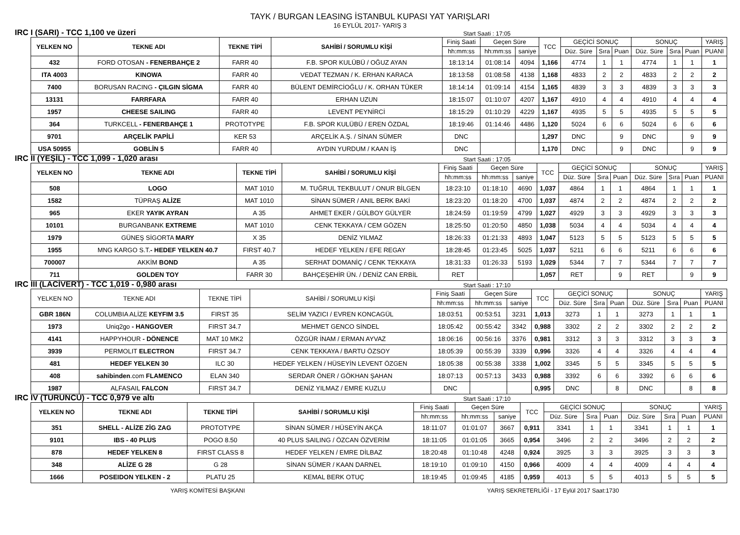TAYK / BURGAN LEASING İSTANBUL KUPASI YAT YARIŞLARI
16 EYLÜL 2017- YARIŞ 3
IRC I (SARI) - TCC 1,100 ve üzeri Start Saati : 17:05
| YELKEN NO | TEKNE ADI | TEKNE TİPİ | SAHİBİ / SORUMLU KİŞİ | Finiş Saati | Geçen Süre | | TCC | GEÇİCİ SONUÇ | | | SONUÇ | | | YARIŞ |
| --- | --- | --- | --- | --- | --- | --- | --- | --- | --- | --- | --- | --- | --- | --- |
| | | | | hh:mm:ss | hh:mm:ss | saniye | | Düz. Süre | Sıra | Puan | Düz. Süre | Sıra | Puan | PUANI |
| 432 | FORD OTOSAN - FENERBAHÇE 2 | FARR 40 | F.B. SPOR KULÜBÜ / OĞUZ AYAN | 18:13:14 | 01:08:14 | 4094 | 1,166 | 4774 | 1 | 1 | 4774 | 1 | 1 | 1 |
| ITA 4003 | KINOWA | FARR 40 | VEDAT TEZMAN / K. ERHAN KARACA | 18:13:58 | 01:08:58 | 4138 | 1,168 | 4833 | 2 | 2 | 4833 | 2 | 2 | 2 |
| 7400 | BORUSAN RACING - ÇILGIN SİGMA | FARR 40 | BÜLENT DEMİRCİOĞLU / K. ORHAN TÜKER | 18:14:14 | 01:09:14 | 4154 | 1,165 | 4839 | 3 | 3 | 4839 | 3 | 3 | 3 |
| 13131 | FARRFARA | FARR 40 | ERHAN UZUN | 18:15:07 | 01:10:07 | 4207 | 1,167 | 4910 | 4 | 4 | 4910 | 4 | 4 | 4 |
| 1957 | CHEESE SAILING | FARR 40 | LEVENT PEYNİRCİ | 18:15:29 | 01:10:29 | 4229 | 1,167 | 4935 | 5 | 5 | 4935 | 5 | 5 | 5 |
| 364 | TURKCELL - FENERBAHÇE 1 | PROTOTYPE | F.B. SPOR KULÜBÜ / EREN ÖZDAL | 18:19:46 | 01:14:46 | 4486 | 1,120 | 5024 | 6 | 6 | 5024 | 6 | 6 | 6 |
| 9701 | ARÇELİK PAPİLİ | KER 53 | ARÇELİK A.Ş. / SİNAN SÜMER | DNC | | | 1,297 | DNC | | 9 | DNC | | 9 | 9 |
| USA 50955 | GOBLİN 5 | FARR 40 | AYDIN YURDUM / KAAN İŞ | DNC | | | 1,170 | DNC | | 9 | DNC | | 9 | 9 |
IRC II (YEŞİL) - TCC 1,099 - 1,020 arası Start Saati : 17:05
| YELKEN NO | TEKNE ADI | TEKNE TİPİ | SAHİBİ / SORUMLU KİŞİ | Finiş Saati | Geçen Süre | | TCC | GEÇİCİ SONUÇ | | | SONUÇ | | | YARIŞ |
| --- | --- | --- | --- | --- | --- | --- | --- | --- | --- | --- | --- | --- | --- | --- |
| | | | | hh:mm:ss | hh:mm:ss | saniye | | Düz. Süre | Sıra | Puan | Düz. Süre | Sıra | Puan | PUANI |
| 508 | LOGO | MAT 1010 | M. TUĞRUL TEKBULUT / ONUR BİLGEN | 18:23:10 | 01:18:10 | 4690 | 1,037 | 4864 | 1 | 1 | 4864 | 1 | 1 | 1 |
| 1582 | TÜPRAŞ ALİZE | MAT 1010 | SİNAN SÜMER / ANIL BERK BAKİ | 18:23:20 | 01:18:20 | 4700 | 1,037 | 4874 | 2 | 2 | 4874 | 2 | 2 | 2 |
| 965 | EKER YAYIK AYRAN | A 35 | AHMET EKER / GÜLBOY GÜLYER | 18:24:59 | 01:19:59 | 4799 | 1,027 | 4929 | 3 | 3 | 4929 | 3 | 3 | 3 |
| 10101 | BURGANBANK EXTREME | MAT 1010 | CENK TEKKAYA / CEM GÖZEN | 18:25:50 | 01:20:50 | 4850 | 1,038 | 5034 | 4 | 4 | 5034 | 4 | 4 | 4 |
| 1979 | GÜNEŞ SİGORTA MARY | X 35 | DENİZ YILMAZ | 18:26:33 | 01:21:33 | 4893 | 1,047 | 5123 | 5 | 5 | 5123 | 5 | 5 | 5 |
| 1955 | MNG KARGO S.T. - HEDEF YELKEN 40.7 | FIRST 40.7 | HEDEF YELKEN / EFE REGAY | 18:28:45 | 01:23:45 | 5025 | 1,037 | 5211 | 6 | 6 | 5211 | 6 | 6 | 6 |
| 700007 | AKKİM BOND | A 35 | SERHAT DOMANİÇ / CENK TEKKAYA | 18:31:33 | 01:26:33 | 5193 | 1,029 | 5344 | 7 | 7 | 5344 | 7 | 7 | 7 |
| 711 | GOLDEN TOY | FARR 30 | BAHÇEŞEHİR ÜN. / DENİZ CAN ERBİL | RET | | | 1,057 | RET | | 9 | RET | | 9 | 9 |
IRC III (LACİVERT) - TCC 1,019 - 0,980 arası Start Saati : 17:10
| YELKEN NO | TEKNE ADI | TEKNE TİPİ | SAHİBİ / SORUMLU KİŞİ | Finiş Saati | Geçen Süre | | TCC | GEÇİCİ SONUÇ | | | SONUÇ | | | YARIŞ |
| --- | --- | --- | --- | --- | --- | --- | --- | --- | --- | --- | --- | --- | --- | --- |
| | | | | hh:mm:ss | hh:mm:ss | saniye | | Düz. Süre | Sıra | Puan | Düz. Süre | Sıra | Puan | PUANI |
| GBR 186N | COLUMBIA ALİZE KEYFIM 3.5 | FIRST 35 | SELİM YAZICI / EVREN KONCAGÜL | 18:03:51 | 00:53:51 | 3231 | 1,013 | 3273 | 1 | 1 | 3273 | 1 | 1 | 1 |
| 1973 | Uniq2go - HANGOVER | FIRST 34.7 | MEHMET GENCO SİNDEL | 18:05:42 | 00:55:42 | 3342 | 0,988 | 3302 | 2 | 2 | 3302 | 2 | 2 | 2 |
| 4141 | HAPPYHOUR - DÖNENCE | MAT 10 MK2 | ÖZGÜR İNAM / ERMAN AYVAZ | 18:06:16 | 00:56:16 | 3376 | 0,981 | 3312 | 3 | 3 | 3312 | 3 | 3 | 3 |
| 3939 | PERMOLIT ELECTRON | FIRST 34.7 | CENK TEKKAYA / BARTU ÖZSOY | 18:05:39 | 00:55:39 | 3339 | 0,996 | 3326 | 4 | 4 | 3326 | 4 | 4 | 4 |
| 481 | HEDEF YELKEN 30 | ILC 30 | HEDEF YELKEN / HÜSEYİN LEVENT ÖZGEN | 18:05:38 | 00:55:38 | 3338 | 1,002 | 3345 | 5 | 5 | 3345 | 5 | 5 | 5 |
| 408 | sahibinden .com FLAMENCO | ELAN 340 | SERDAR ÖNER / GÖKHAN ŞAHAN | 18:07:13 | 00:57:13 | 3433 | 0,988 | 3392 | 6 | 6 | 3392 | 6 | 6 | 6 |
| 1987 | ALFASAIL FALCON | FIRST 34.7 | DENİZ YILMAZ / EMRE KUZLU | DNC | | | 0,995 | DNC | | 8 | DNC | | 8 | 8 |
IRC IV (TURUNCU) - TCC 0,979 ve altı Start Saati : 17:10
| YELKEN NO | TEKNE ADI | TEKNE TİPİ | SAHİBİ / SORUMLU KİŞİ | Finiş Saati | Geçen Süre | | TCC | GEÇİCİ SONUÇ | | | SONUÇ | | | YARIŞ |
| --- | --- | --- | --- | --- | --- | --- | --- | --- | --- | --- | --- | --- | --- | --- |
| | | | | hh:mm:ss | hh:mm:ss | saniye | | Düz. Süre | Sıra | Puan | Düz. Süre | Sıra | Puan | PUANI |
| 351 | SHELL - ALİZE ZİG ZAG | PROTOTYPE | SİNAN SÜMER / HÜSEYİN AKÇA | 18:11:07 | 01:01:07 | 3667 | 0,911 | 3341 | 1 | 1 | 3341 | 1 | 1 | 1 |
| 9101 | IBS - 40 PLUS | POGO 8.50 | 40 PLUS SAILING / ÖZCAN ÖZVERİM | 18:11:05 | 01:01:05 | 3665 | 0,954 | 3496 | 2 | 2 | 3496 | 2 | 2 | 2 |
| 878 | HEDEF YELKEN 8 | FIRST CLASS 8 | HEDEF YELKEN / EMRE DİLBAZ | 18:20:48 | 01:10:48 | 4248 | 0,924 | 3925 | 3 | 3 | 3925 | 3 | 3 | 3 |
| 348 | ALİZE G 28 | G 28 | SİNAN SÜMER / KAAN DARNEL | 18:19:10 | 01:09:10 | 4150 | 0,966 | 4009 | 4 | 4 | 4009 | 4 | 4 | 4 |
| 1666 | POSEIDON YELKEN - 2 | PLATU 25 | KEMAL BERK OTUÇ | 18:19:45 | 01:09:45 | 4185 | 0,959 | 4013 | 5 | 5 | 4013 | 5 | 5 | 5 |
YARIŞ KOMİTESİ BAŞKANI YARIŞ SEKRETERLİĞİ - 17 Eylül 2017 Saat:1730